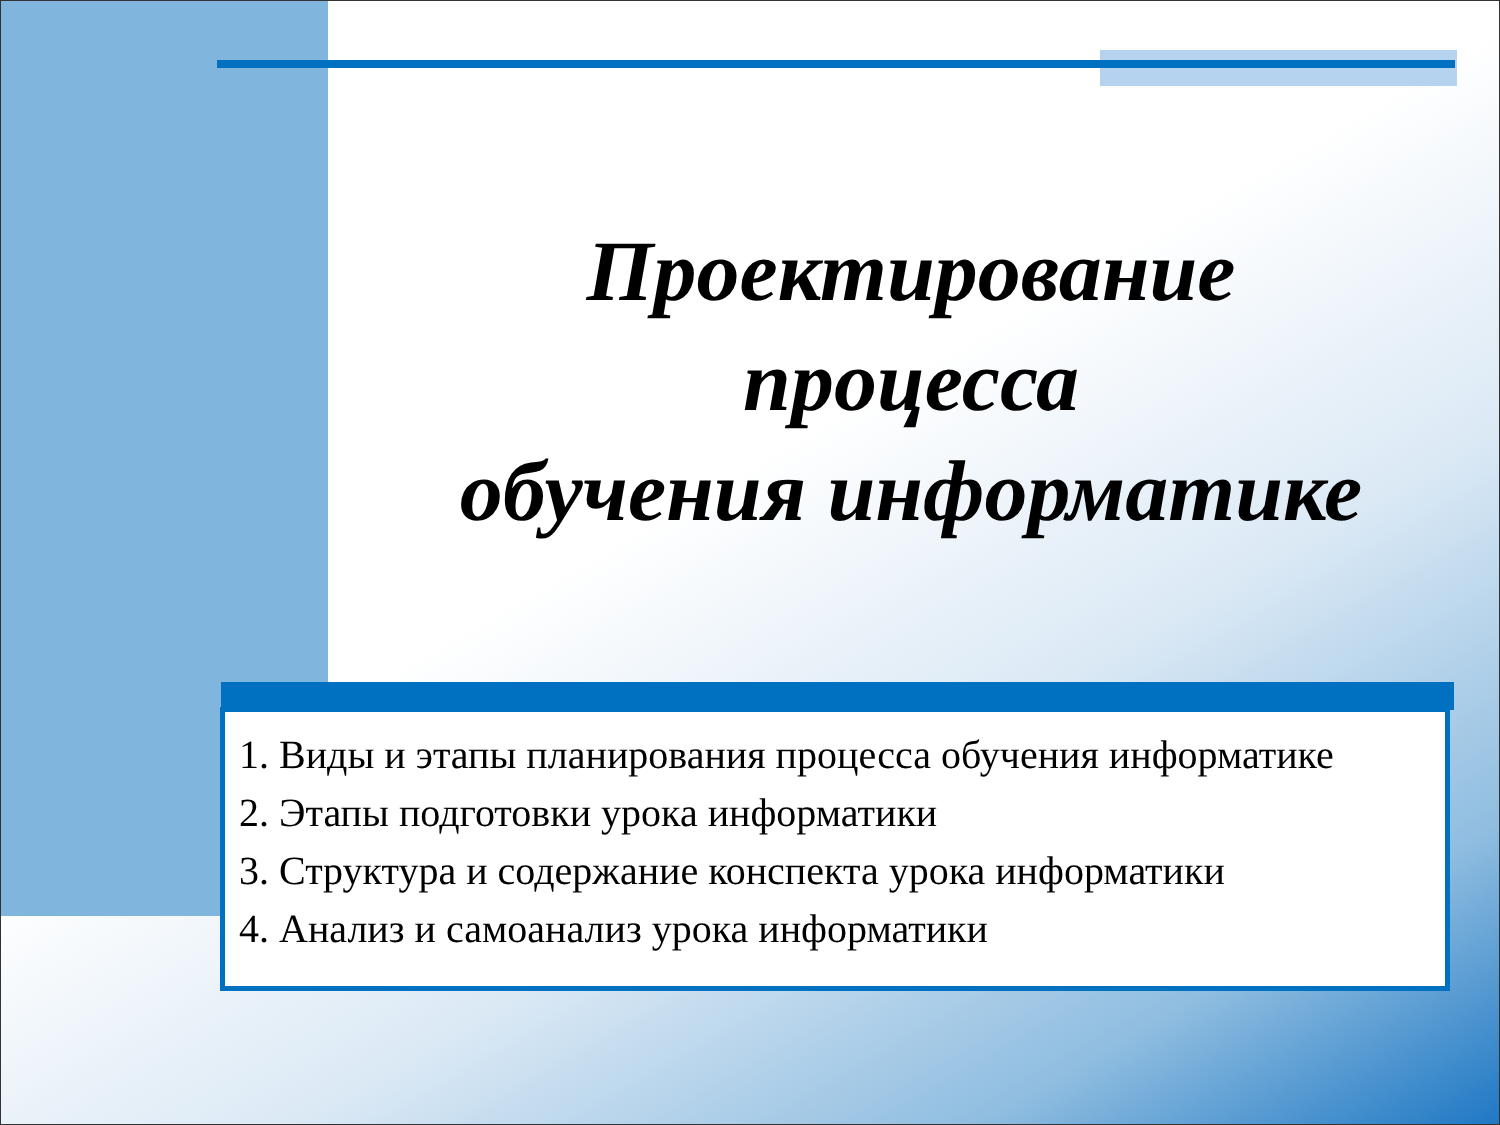Проектирование
процесса
обучения информатике
1. Виды и этапы планирования процесса обучения информатике
2. Этапы подготовки урока информатики
3. Структура и содержание конспекта урока информатики
4. Анализ и самоанализ урока информатики